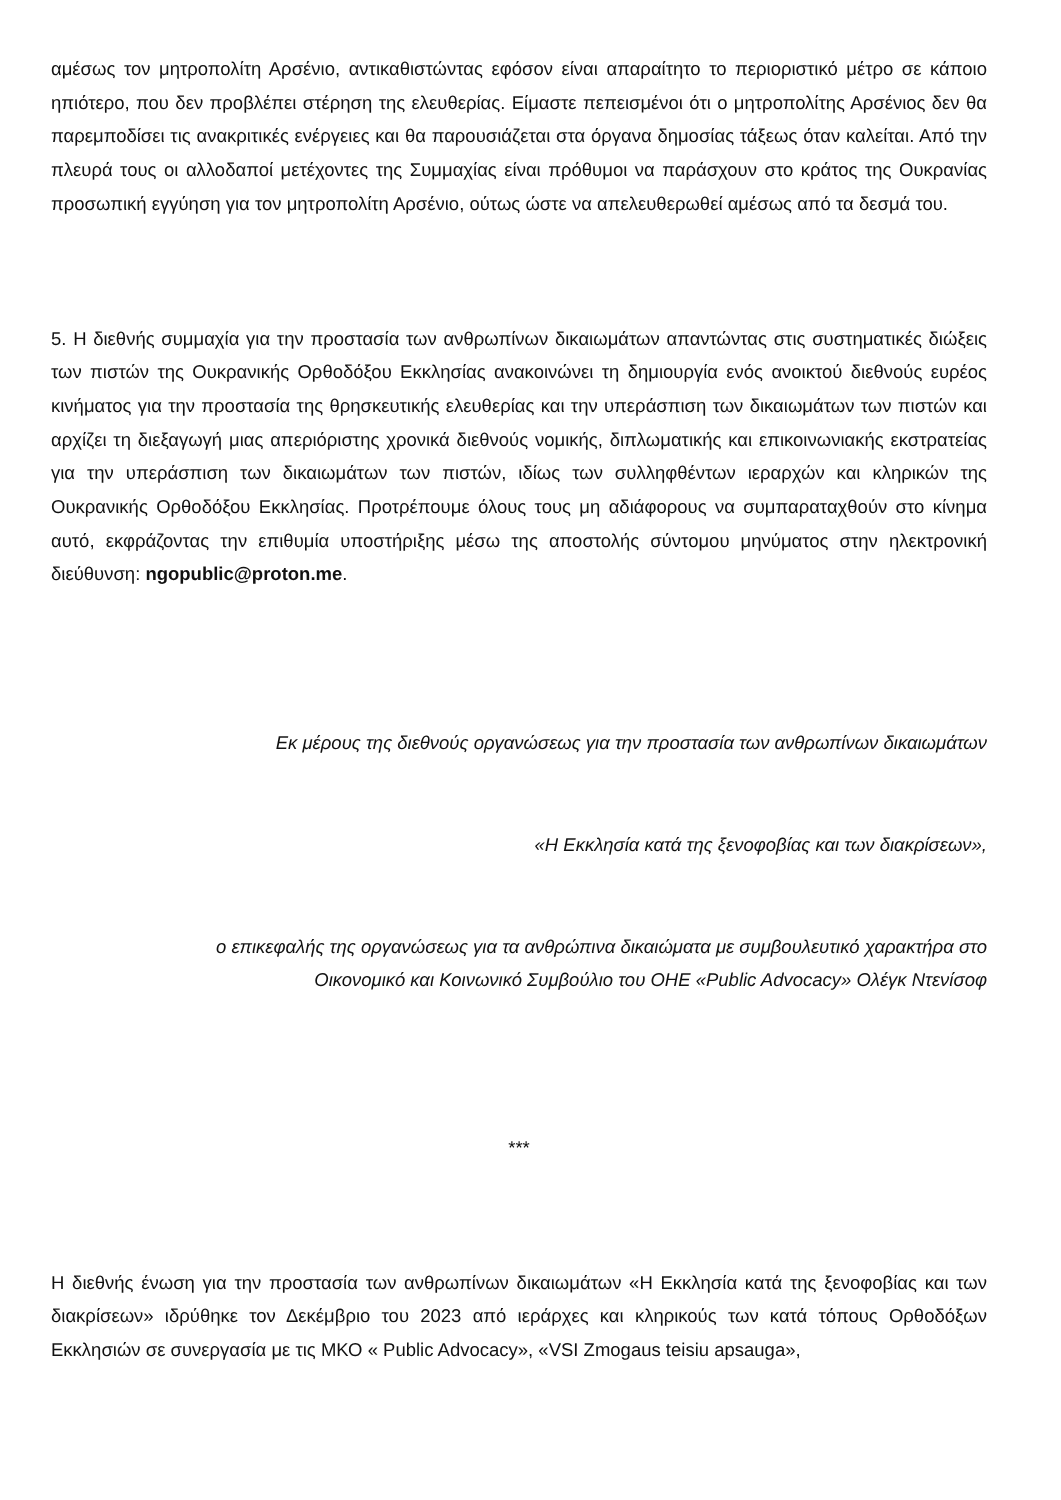αμέσως τον μητροπολίτη Αρσένιο, αντικαθιστώντας εφόσον είναι απαραίτητο το περιοριστικό μέτρο σε κάποιο ηπιότερο, που δεν προβλέπει στέρηση της ελευθερίας. Είμαστε πεπεισμένοι ότι ο μητροπολίτης Αρσένιος δεν θα παρεμποδίσει τις ανακριτικές ενέργειες και θα παρουσιάζεται στα όργανα δημοσίας τάξεως όταν καλείται. Από την πλευρά τους οι αλλοδαποί μετέχοντες της Συμμαχίας είναι πρόθυμοι να παράσχουν στο κράτος της Ουκρανίας προσωπική εγγύηση για τον μητροπολίτη Αρσένιο, ούτως ώστε να απελευθερωθεί αμέσως από τα δεσμά του.
5. Η διεθνής συμμαχία για την προστασία των ανθρωπίνων δικαιωμάτων απαντώντας στις συστηματικές διώξεις των πιστών της Ουκρανικής Ορθοδόξου Εκκλησίας ανακοινώνει τη δημιουργία ενός ανοικτού διεθνούς ευρέος κινήματος για την προστασία της θρησκευτικής ελευθερίας και την υπεράσπιση των δικαιωμάτων των πιστών και αρχίζει τη διεξαγωγή μιας απεριόριστης χρονικά διεθνούς νομικής, διπλωματικής και επικοινωνιακής εκστρατείας για την υπεράσπιση των δικαιωμάτων των πιστών, ιδίως των συλληφθέντων ιεραρχών και κληρικών της Ουκρανικής Ορθοδόξου Εκκλησίας. Προτρέπουμε όλους τους μη αδιάφορους να συμπαραταχθούν στο κίνημα αυτό, εκφράζοντας την επιθυμία υποστήριξης μέσω της αποστολής σύντομου μηνύματος στην ηλεκτρονική διεύθυνση: ngopublic@proton.me.
Εκ μέρους της διεθνούς οργανώσεως για την προστασία των ανθρωπίνων δικαιωμάτων
«Η Εκκλησία κατά της ξενοφοβίας και των διακρίσεων»,
ο επικεφαλής της οργανώσεως για τα ανθρώπινα δικαιώματα με συμβουλευτικό χαρακτήρα στο
Οικονομικό και Κοινωνικό Συμβούλιο του ΟΗΕ «Public Advocacy» Ολέγκ Ντενίσοφ
***
Η διεθνής ένωση για την προστασία των ανθρωπίνων δικαιωμάτων «Η Εκκλησία κατά της ξενοφοβίας και των διακρίσεων» ιδρύθηκε τον Δεκέμβριο του 2023 από ιεράρχες και κληρικούς των κατά τόπους Ορθοδόξων Εκκλησιών σε συνεργασία με τις ΜΚΟ « Public Advocacy», «VSI Zmogaus teisiu apsauga»,